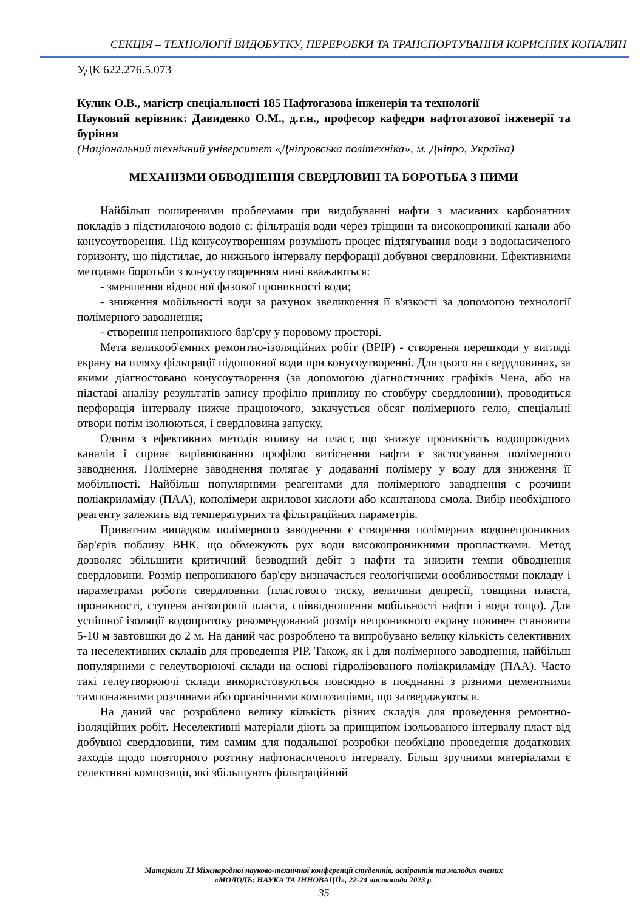СЕКЦІЯ – ТЕХНОЛОГІЇ ВИДОБУТКУ, ПЕРЕРОБКИ ТА ТРАНСПОРТУВАННЯ КОРИСНИХ КОПАЛИН
УДК 622.276.5.073
Кулик О.В., магістр спеціальності 185 Нафтогазова інженерія та технології
Науковий керівник: Давиденко О.М., д.т.н., професор кафедри нафтогазової інженерії та буріння
(Національний технічний університет «Дніпровська політехніка», м. Дніпро, Україна)
МЕХАНІЗМИ ОБВОДНЕННЯ СВЕРДЛОВИН ТА БОРОТЬБА З НИМИ
Найбільш поширеними проблемами при видобуванні нафти з масивних карбонатних покладів з підстилаючою водою є: фільтрація води через тріщини та високопроникні канали або конусоутворення. Під конусоутворенням розуміють процес підтягування води з водонасиченого горизонту, що підстилає, до нижнього інтервалу перфорації добувної свердловини. Ефективними методами боротьби з конусоутворенням нині вважаються:
- зменшення відносної фазової проникності води;
- зниження мобільності води за рахунок звеликоення її в'язкості за допомогою технології полімерного заводнення;
- створення непроникного бар'єру у поровому просторі.
Мета великооб'ємних ремонтно-ізоляційних робіт (ВРІР) - створення перешкоди у вигляді екрану на шляху фільтрації підошовної води при конусоутворенні. Для цього на свердловинах, за якими діагностовано конусоутворення (за допомогою діагностичних графіків Чена, або на підставі аналізу результатів запису профілю припливу по стовбуру свердловини), проводиться перфорація інтервалу нижче працюючого, закачується обсяг полімерного гелю, спеціальні отвори потім ізолюються, і свердловина запуску.
Одним з ефективних методів впливу на пласт, що знижує проникність водопровідних каналів і сприяє вирівнюванню профілю витіснення нафти є застосування полімерного заводнення. Полімерне заводнення полягає у додаванні полімеру у воду для зниження її мобільності. Найбільш популярними реагентами для полімерного заводнення є розчини поліакриламіду (ПАА), кополімери акрилової кислоти або ксантанова смола. Вибір необхідного реагенту залежить від температурних та фільтраційних параметрів.
Приватним випадком полімерного заводнення є створення полімерних водонепроникних бар'єрів поблизу ВНК, що обмежують рух води високопроникними пропластками. Метод дозволяє збільшити критичний безводний дебіт з нафти та знизити темпи обводнення свердловини. Розмір непроникного бар'єру визначається геологічними особливостями покладу і параметрами роботи свердловини (пластового тиску, величини депресії, товщини пласта, проникності, ступеня анізотропії пласта, співвідношення мобільності нафти і води тощо). Для успішної ізоляції водопритоку рекомендований розмір непроникного екрану повинен становити 5-10 м завтовшки до 2 м. На даний час розроблено та випробувано велику кількість селективних та неселективних складів для проведення РІР. Також, як і для полімерного заводнення, найбільш популярними є гелеутворюючі склади на основі гідролізованого поліакриламіду (ПАА). Часто такі гелеутворюючі склади використовуються повсюдно в поєднанні з різними цементними тампонажними розчинами або органічними композиціями, що затверджуються.
На даний час розроблено велику кількість різних складів для проведення ремонтно-ізоляційних робіт. Неселективні матеріали діють за принципом ізольованого інтервалу пласт від добувної свердловини, тим самим для подальшої розробки необхідно проведення додаткових заходів щодо повторного розтину нафтонасиченого інтервалу. Більш зручними матеріалами є селективні композиції, які збільшують фільтраційний
Матеріали ХІ Міжнародної науково-технічної конференції студентів, аспірантів та молодих вчених
«МОЛОДЬ: НАУКА ТА ІННОВАЦІЇ», 22-24 листопада 2023 р.
35